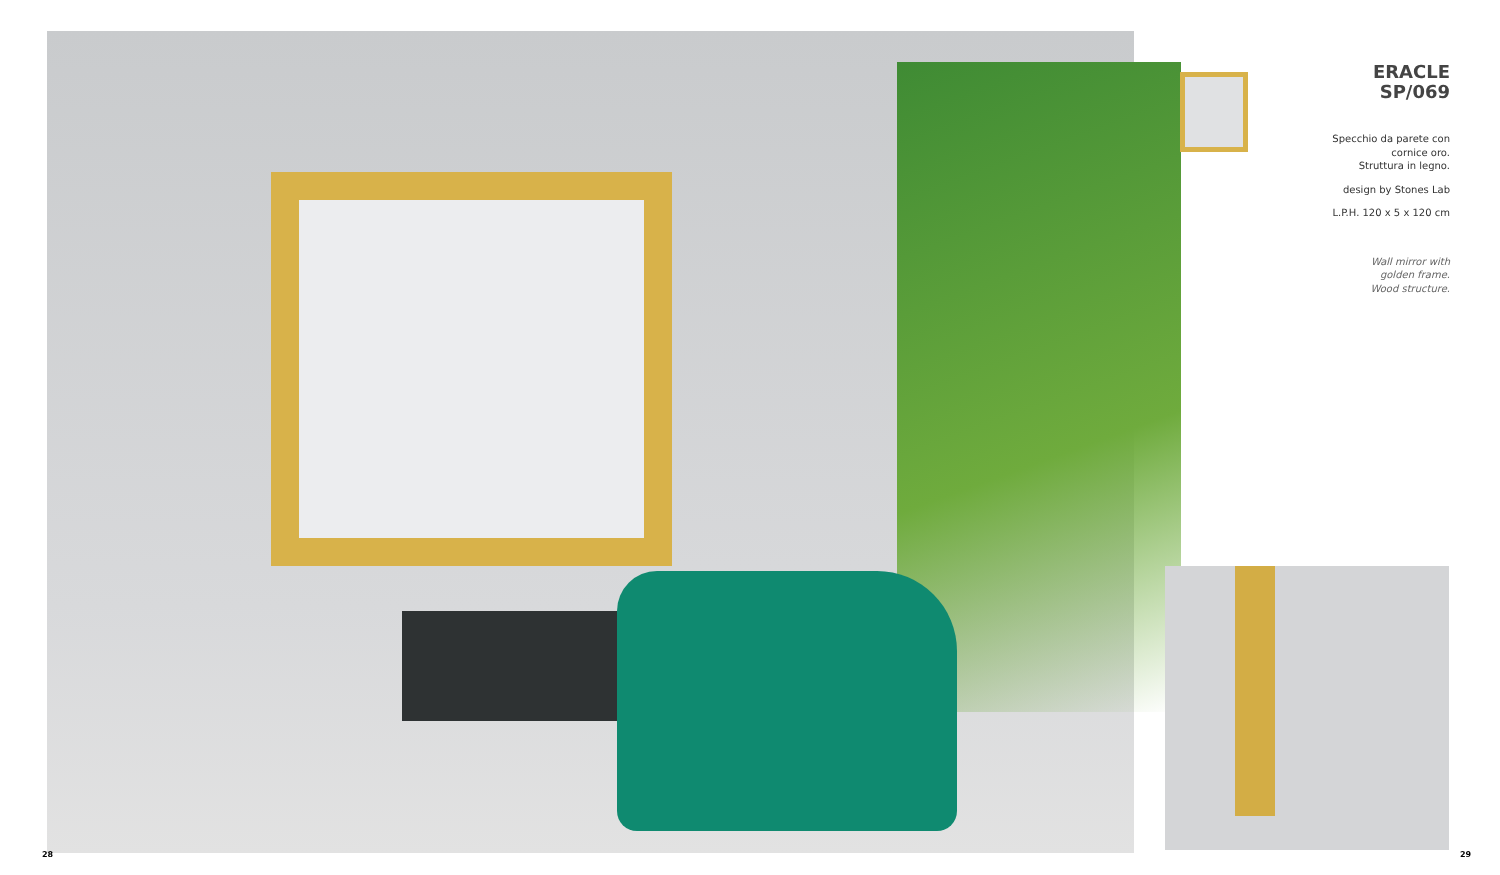ERACLE
SP/069
Specchio da parete con
cornice oro.
Struttura in legno.
design by Stones Lab
L.P.H. 120 x 5 x 120 cm
Wall mirror with
golden frame.
Wood structure.
28 29